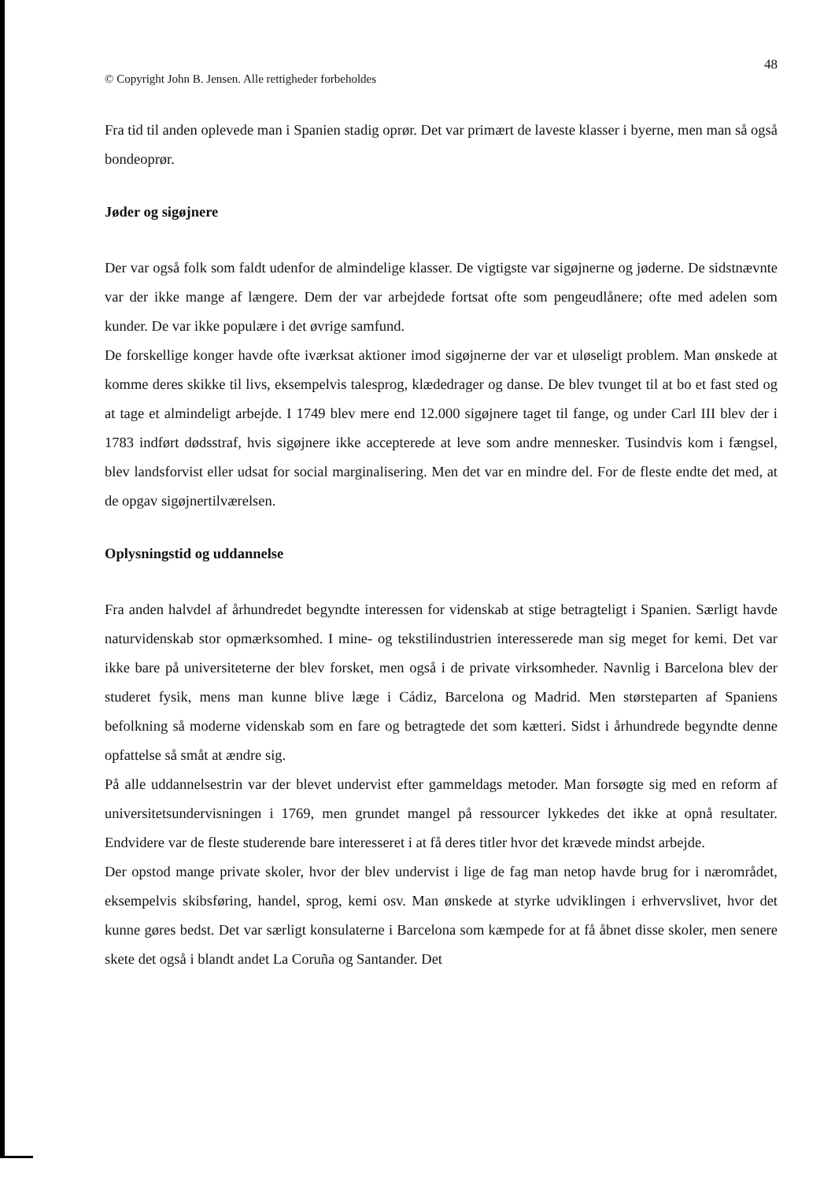48
© Copyright John B. Jensen. Alle rettigheder forbeholdes
Fra tid til anden oplevede man i Spanien stadig oprør. Det var primært de laveste klasser i byerne, men man så også bondeoprør.
Jøder og sigøjnere
Der var også folk som faldt udenfor de almindelige klasser. De vigtigste var sigøjnerne og jøderne. De sidstnævnte var der ikke mange af længere. Dem der var arbejdede fortsat ofte som pengeudlånere; ofte med adelen som kunder. De var ikke populære i det øvrige samfund.
De forskellige konger havde ofte iværksat aktioner imod sigøjnerne der var et uløseligt problem. Man ønskede at komme deres skikke til livs, eksempelvis talesprog, klædedrager og danse. De blev tvunget til at bo et fast sted og at tage et almindeligt arbejde. I 1749 blev mere end 12.000 sigøjnere taget til fange, og under Carl III blev der i 1783 indført dødsstraf, hvis sigøjnere ikke accepterede at leve som andre mennesker. Tusindvis kom i fængsel, blev landsforvist eller udsat for social marginalisering. Men det var en mindre del. For de fleste endte det med, at de opgav sigøjnertilværelsen.
Oplysningstid og uddannelse
Fra anden halvdel af århundredet begyndte interessen for videnskab at stige betragteligt i Spanien. Særligt havde naturvidenskab stor opmærksomhed. I mine- og tekstilindustrien interesserede man sig meget for kemi. Det var ikke bare på universiteterne der blev forsket, men også i de private virksomheder. Navnlig i Barcelona blev der studeret fysik, mens man kunne blive læge i Cádiz, Barcelona og Madrid. Men størsteparten af Spaniens befolkning så moderne videnskab som en fare og betragtede det som kætteri. Sidst i århundrede begyndte denne opfattelse så småt at ændre sig.
På alle uddannelsestrin var der blevet undervist efter gammeldags metoder. Man forsøgte sig med en reform af universitetsundervisningen i 1769, men grundet mangel på ressourcer lykkedes det ikke at opnå resultater. Endvidere var de fleste studerende bare interesseret i at få deres titler hvor det krævede mindst arbejde.
Der opstod mange private skoler, hvor der blev undervist i lige de fag man netop havde brug for i nærområdet, eksempelvis skibsføring, handel, sprog, kemi osv. Man ønskede at styrke udviklingen i erhvervslivet, hvor det kunne gøres bedst. Det var særligt konsulaterne i Barcelona som kæmpede for at få åbnet disse skoler, men senere skete det også i blandt andet La Coruña og Santander. Det